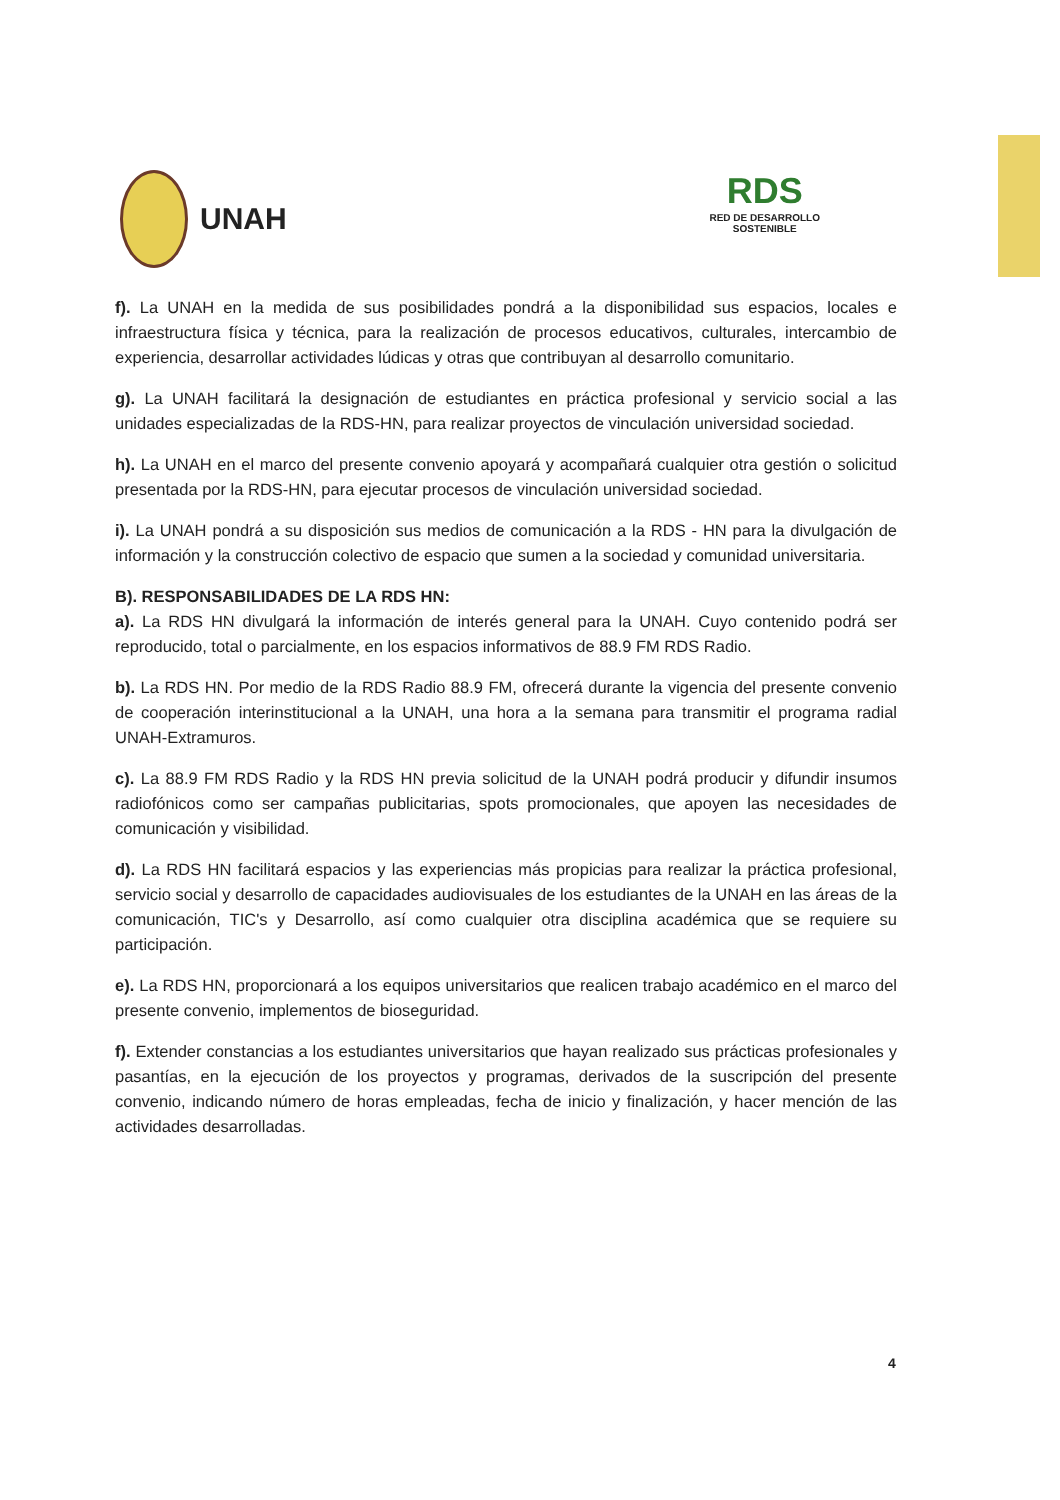UNAH
RDS
RED DE DESARROLLO
SOSTENIBLE
f). La UNAH en la medida de sus posibilidades pondrá a la disponibilidad sus espacios, locales e infraestructura física y técnica, para la realización de procesos educativos, culturales, intercambio de experiencia, desarrollar actividades lúdicas y otras que contribuyan al desarrollo comunitario.
g). La UNAH facilitará la designación de estudiantes en práctica profesional y servicio social a las unidades especializadas de la RDS-HN, para realizar proyectos de vinculación universidad sociedad.
h). La UNAH en el marco del presente convenio apoyará y acompañará cualquier otra gestión o solicitud presentada por la RDS-HN, para ejecutar procesos de vinculación universidad sociedad.
i). La UNAH pondrá a su disposición sus medios de comunicación a la RDS - HN para la divulgación de información y la construcción colectivo de espacio que sumen a la sociedad y comunidad universitaria.
B). RESPONSABILIDADES DE LA RDS HN:
a). La RDS HN divulgará la información de interés general para la UNAH. Cuyo contenido podrá ser reproducido, total o parcialmente, en los espacios informativos de 88.9 FM RDS Radio.
b). La RDS HN. Por medio de la RDS Radio 88.9 FM, ofrecerá durante la vigencia del presente convenio de cooperación interinstitucional a la UNAH, una hora a la semana para transmitir el programa radial UNAH-Extramuros.
c). La 88.9 FM RDS Radio y la RDS HN previa solicitud de la UNAH podrá producir y difundir insumos radiofónicos como ser campañas publicitarias, spots promocionales, que apoyen las necesidades de comunicación y visibilidad.
d). La RDS HN facilitará espacios y las experiencias más propicias para realizar la práctica profesional, servicio social y desarrollo de capacidades audiovisuales de los estudiantes de la UNAH en las áreas de la comunicación, TIC's y Desarrollo, así como cualquier otra disciplina académica que se requiere su participación.
e). La RDS HN, proporcionará a los equipos universitarios que realicen trabajo académico en el marco del presente convenio, implementos de bioseguridad.
f). Extender constancias a los estudiantes universitarios que hayan realizado sus prácticas profesionales y pasantías, en la ejecución de los proyectos y programas, derivados de la suscripción del presente convenio, indicando número de horas empleadas, fecha de inicio y finalización, y hacer mención de las actividades desarrolladas.
4